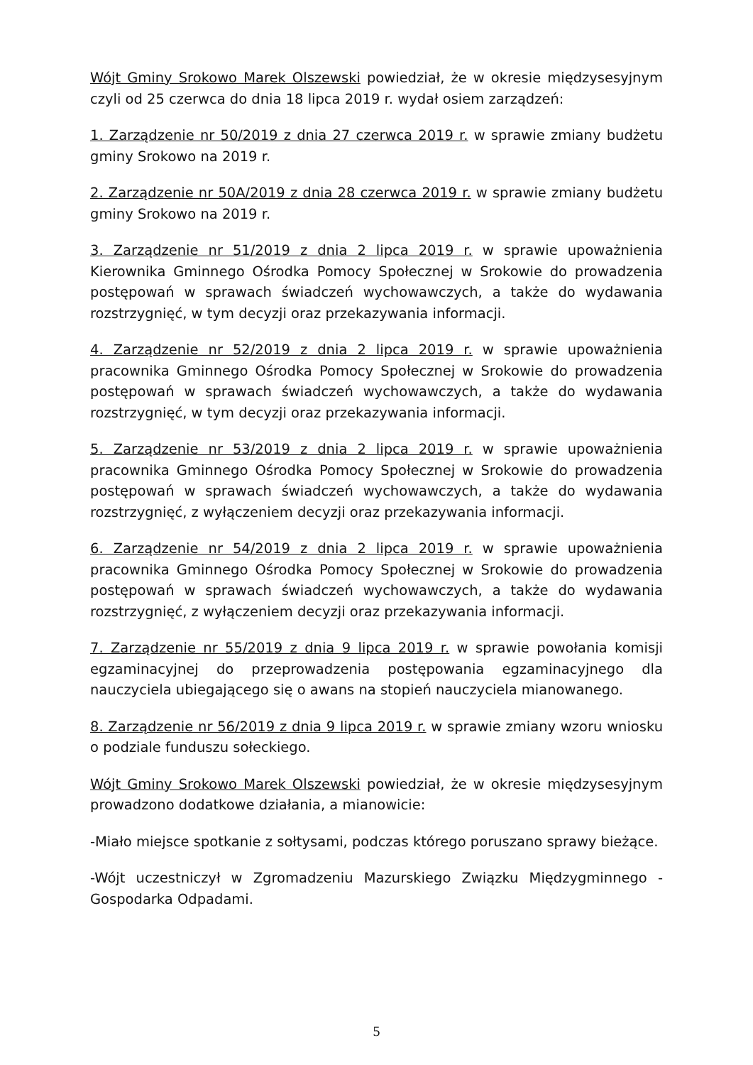Wójt Gminy Srokowo Marek Olszewski powiedział, że w okresie międzysesyjnym czyli od 25 czerwca do dnia 18 lipca 2019 r. wydał osiem zarządzeń:
1. Zarządzenie nr 50/2019 z dnia 27 czerwca 2019 r. w sprawie zmiany budżetu gminy Srokowo na 2019 r.
2. Zarządzenie nr 50A/2019 z dnia 28 czerwca 2019 r. w sprawie zmiany budżetu gminy Srokowo na 2019 r.
3. Zarządzenie nr 51/2019 z dnia 2 lipca 2019 r. w sprawie upoważnienia Kierownika Gminnego Ośrodka Pomocy Społecznej w Srokowie do prowadzenia postępowań w sprawach świadczeń wychowawczych, a także do wydawania rozstrzygnięć, w tym decyzji oraz przekazywania informacji.
4. Zarządzenie nr 52/2019 z dnia 2 lipca 2019 r. w sprawie upoważnienia pracownika Gminnego Ośrodka Pomocy Społecznej w Srokowie do prowadzenia postępowań w sprawach świadczeń wychowawczych, a także do wydawania rozstrzygnięć, w tym decyzji oraz przekazywania informacji.
5. Zarządzenie nr 53/2019 z dnia 2 lipca 2019 r. w sprawie upoważnienia pracownika Gminnego Ośrodka Pomocy Społecznej w Srokowie do prowadzenia postępowań w sprawach świadczeń wychowawczych, a także do wydawania rozstrzygnięć, z wyłączeniem decyzji oraz przekazywania informacji.
6. Zarządzenie nr 54/2019 z dnia 2 lipca 2019 r. w sprawie upoważnienia pracownika Gminnego Ośrodka Pomocy Społecznej w Srokowie do prowadzenia postępowań w sprawach świadczeń wychowawczych, a także do wydawania rozstrzygnięć, z wyłączeniem decyzji oraz przekazywania informacji.
7. Zarządzenie nr 55/2019 z dnia 9 lipca 2019 r. w sprawie powołania komisji egzaminacyjnej do przeprowadzenia postępowania egzaminacyjnego dla nauczyciela ubiegającego się o awans na stopień nauczyciela mianowanego.
8. Zarządzenie nr 56/2019 z dnia 9 lipca 2019 r. w sprawie zmiany wzoru wniosku o podziale funduszu sołeckiego.
Wójt Gminy Srokowo Marek Olszewski powiedział, że w okresie międzysesyjnym prowadzono dodatkowe działania, a mianowicie:
-Miało miejsce spotkanie z sołtysami, podczas którego poruszano sprawy bieżące.
-Wójt uczestniczył w Zgromadzeniu Mazurskiego Związku Międzygminnego - Gospodarka Odpadami.
5